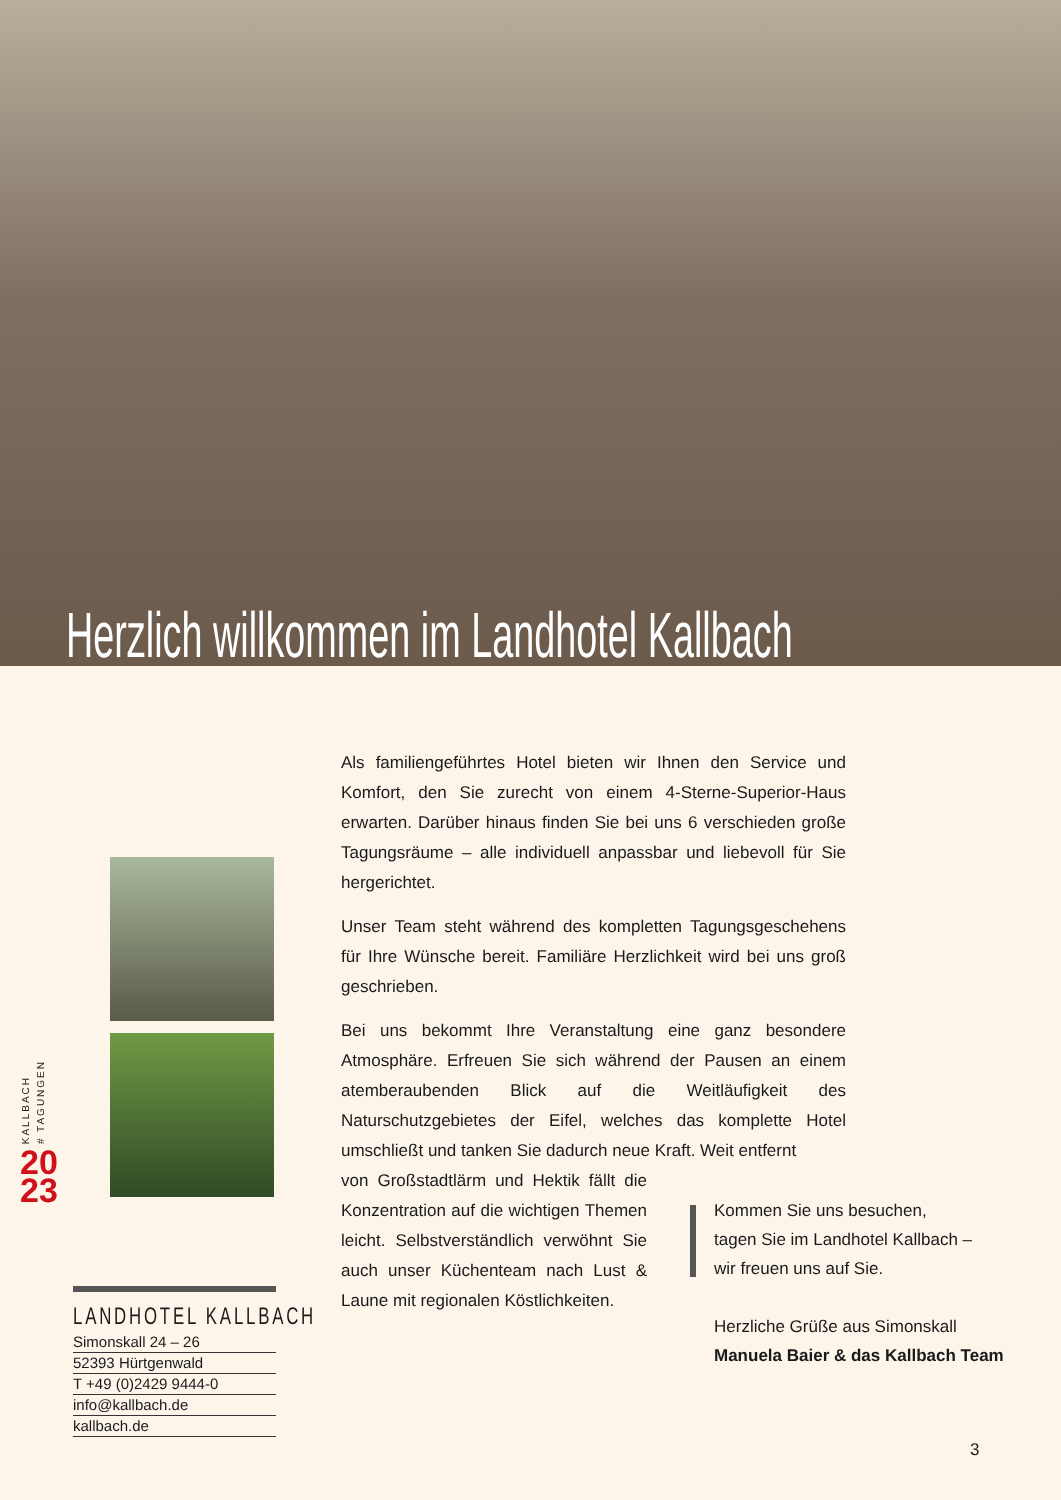Herzlich willkommen im Landhotel Kallbach
KALLBACH # TAGUNGEN
20
23
Als familiengeführtes Hotel bieten wir Ihnen den Service und Komfort, den Sie zurecht von einem 4-Sterne-Superior-Haus erwarten. Darüber hinaus finden Sie bei uns 6 verschieden große Tagungsräume – alle individuell anpassbar und liebevoll für Sie hergerichtet.
Unser Team steht während des kompletten Tagungsgeschehens für Ihre Wünsche bereit. Familiäre Herzlichkeit wird bei uns groß geschrieben.
Bei uns bekommt Ihre Veranstaltung eine ganz besondere Atmosphäre. Erfreuen Sie sich während der Pausen an einem atemberaubenden Blick auf die Weitläufigkeit des Naturschutzgebietes der Eifel, welches das komplette Hotel umschließt und tanken Sie dadurch neue Kraft. Weit entfernt
von Großstadtlärm und Hektik fällt die Konzentration auf die wichtigen Themen leicht. Selbstverständlich verwöhnt Sie auch unser Küchenteam nach Lust & Laune mit regionalen Köstlichkeiten.
Kommen Sie uns besuchen,
tagen Sie im Landhotel Kallbach –
wir freuen uns auf Sie.
Herzliche Grüße aus Simonskall
Manuela Baier & das Kallbach Team
LANDHOTEL KALLBACH
Simonskall 24 – 26
52393 Hürtgenwald
T +49 (0)2429 9444-0
info@kallbach.de
kallbach.de
3